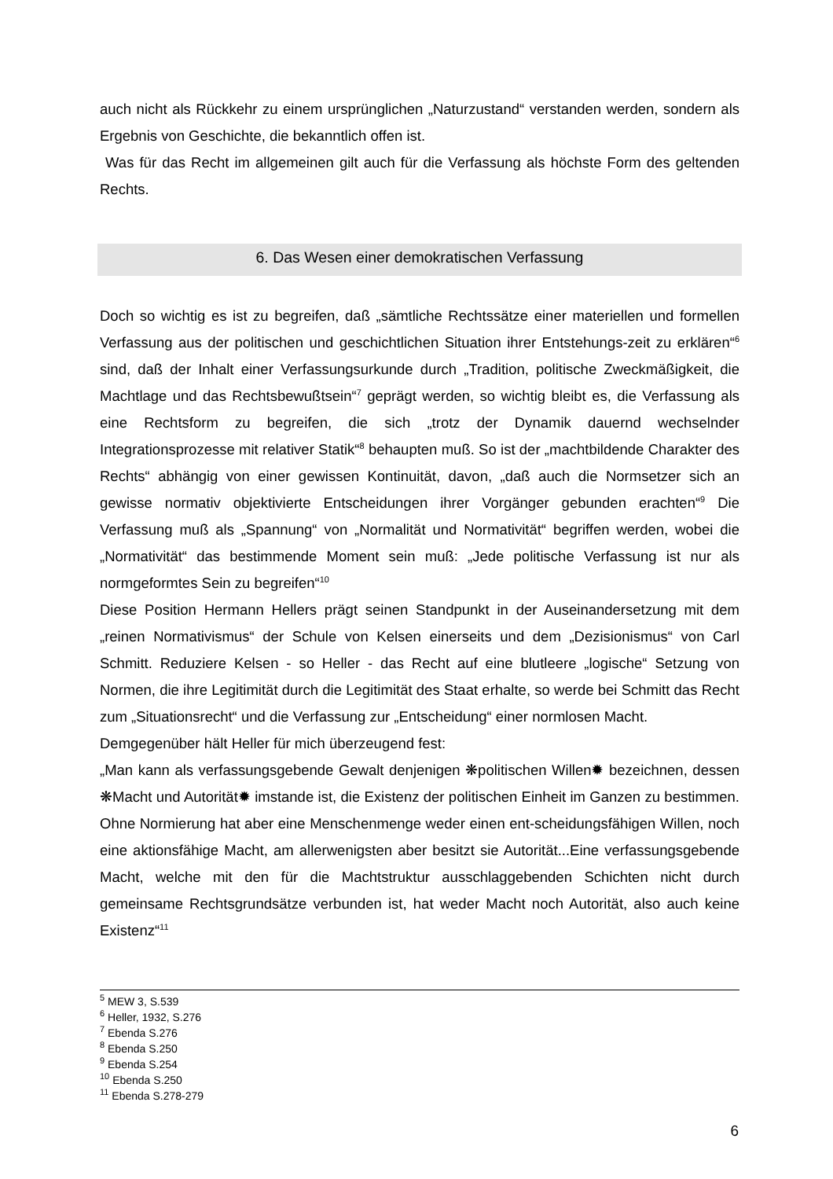auch nicht als Rückkehr zu einem ursprünglichen „Naturzustand“ verstanden werden, sondern als Ergebnis von Geschichte, die bekanntlich offen ist.
Was für das Recht im allgemeinen gilt auch für die Verfassung als höchste Form des geltenden Rechts.
6. Das Wesen einer demokratischen Verfassung
Doch so wichtig es ist zu begreifen, daß „sämtliche Rechtssätze einer materiellen und formellen Verfassung aus der politischen und geschichtlichen Situation ihrer Entstehungs-zeit zu erklären“<sup>6</sup> sind, daß der Inhalt einer Verfassungsurkunde durch „Tradition, politische Zweckmäßigkeit, die Machtlage und das Rechtsbewußtsein“<sup>7</sup> geprägt werden, so wichtig bleibt es, die Verfassung als eine Rechtsform zu begreifen, die sich „trotz der Dynamik dauernd wechselnder Integrationsprozesse mit relativer Statik“<sup>8</sup> behaupten muß. So ist der „machtbildende Charakter des Rechts“ abhängig von einer gewissen Kontinuität, davon, „daß auch die Normsetzer sich an gewisse normativ objektivierte Entscheidungen ihrer Vorgänger gebunden erachten“<sup>9</sup> Die Verfassung muß als „Spannung“ von „Normalität und Normativität“ begriffen werden, wobei die „Normativität“ das bestimmende Moment sein muß: „Jede politische Verfassung ist nur als normgeformtes Sein zu begreifen“<sup>10</sup>
Diese Position Hermann Hellers prägt seinen Standpunkt in der Auseinandersetzung mit dem „reinen Normativismus“ der Schule von Kelsen einerseits und dem „Dezisionismus“ von Carl Schmitt. Reduziere Kelsen - so Heller - das Recht auf eine blutleere „logische“ Setzung von Normen, die ihre Legitimität durch die Legitimität des Staat erhalte, so werde bei Schmitt das Recht zum „Situationsrecht“ und die Verfassung zur „Entscheidung“ einer normlosen Macht.
Demgegenüber hält Heller für mich überzeugend fest:
„Man kann als verfassungsgebende Gewalt denjenigen ❋politischen Willen✹ bezeichnen, dessen ❋Macht und Autorität✹ imstande ist, die Existenz der politischen Einheit im Ganzen zu bestimmen. Ohne Normierung hat aber eine Menschenmenge weder einen ent-scheidungsfähigen Willen, noch eine aktionsfähige Macht, am allerwenigsten aber besitzt sie Autorität...Eine verfassungsgebende Macht, welche mit den für die Machtstruktur ausschlaggebenden Schichten nicht durch gemeinsame Rechtsgrundsätze verbunden ist, hat weder Macht noch Autorität, also auch keine Existenz“<sup>11</sup>
<sup>5</sup> MEW 3, S.539
<sup>6</sup> Heller, 1932, S.276
<sup>7</sup> Ebenda S.276
<sup>8</sup> Ebenda S.250
<sup>9</sup> Ebenda S.254
<sup>10</sup> Ebenda S.250
<sup>11</sup> Ebenda S.278-279
6